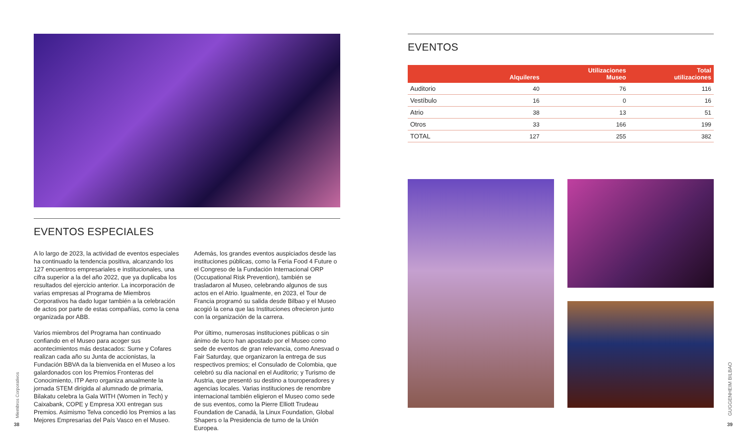EVENTOS ESPECIALES
A lo largo de 2023, la actividad de eventos especiales ha continuado la tendencia positiva, alcanzando los 127 encuentros empresariales e institucionales, una cifra superior a la del año 2022, que ya duplicaba los resultados del ejercicio anterior. La incorporación de varias empresas al Programa de Miembros Corporativos ha dado lugar también a la celebración de actos por parte de estas compañías, como la cena organizada por ABB.
Varios miembros del Programa han continuado confiando en el Museo para acoger sus acontecimientos más destacados: Surne y Cofares realizan cada año su Junta de accionistas, la Fundación BBVA da la bienvenida en el Museo a los galardonados con los Premios Fronteras del Conocimiento, ITP Aero organiza anualmente la jornada STEM dirigida al alumnado de primaria, Bilakatu celebra la Gala WITH (Women in Tech) y Caixabank, COPE y Empresa XXI entregan sus Premios. Asimismo Telva concedió los Premios a las Mejores Empresarias del País Vasco en el Museo.
Además, los grandes eventos auspiciados desde las instituciones públicas, como la Feria Food 4 Future o el Congreso de la Fundación Internacional ORP (Occupational Risk Prevention), también se trasladaron al Museo, celebrando algunos de sus actos en el Atrio. Igualmente, en 2023, el Tour de Francia programó su salida desde Bilbao y el Museo acogió la cena que las Instituciones ofrecieron junto con la organización de la carrera.
Por último, numerosas instituciones públicas o sin ánimo de lucro han apostado por el Museo como sede de eventos de gran relevancia, como Anesvad o Fair Saturday, que organizaron la entrega de sus respectivos premios; el Consulado de Colombia, que celebró su día nacional en el Auditorio; y Turismo de Austria, que presentó su destino a touroperadores y agencias locales. Varias instituciones de renombre internacional también eligieron el Museo como sede de sus eventos, como la Pierre Elliott Trudeau Foundation de Canadá, la Linux Foundation, Global Shapers o la Presidencia de turno de la Unión Europea.
EVENTOS
| | Alquileres | Utilizaciones Museo | Total utilizaciones |
| --- | --- | --- | --- |
| Auditorio | 40 | 76 | 116 |
| Vestíbulo | 16 | 0 | 16 |
| Atrio | 38 | 13 | 51 |
| Otros | 33 | 166 | 199 |
| TOTAL | 127 | 255 | 382 |
Miembros Corporativos
38
GUGGENHEIM BILBAO
39